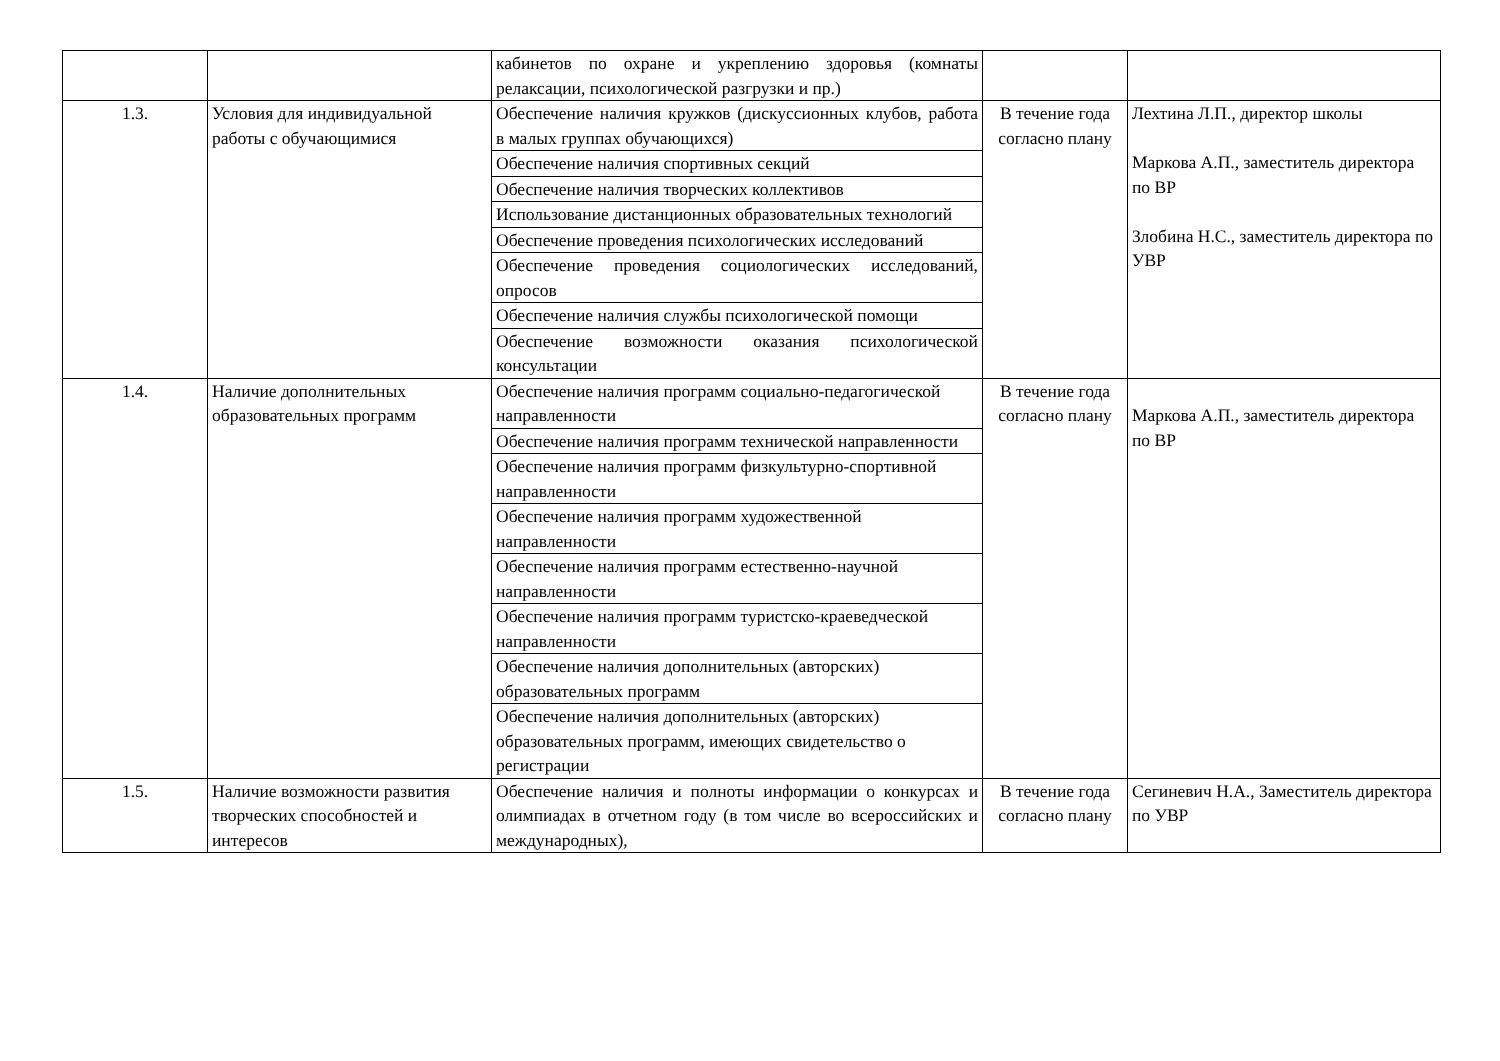| | | кабинетов по охране и укреплению здоровья (комнаты релаксации, психологической разгрузки и пр.) | | |
| 1.3. | Условия для индивидуальной работы с обучающимися | Обеспечение наличия кружков (дискуссионных клубов, работа в малых группах обучающихся) | В течение года согласно плану | Лехтина Л.П., директор школы Маркова А.П., заместитель директора по ВР Злобина Н.С., заместитель директора по УВР |
| | | Обеспечение наличия спортивных секций | | |
| | | Обеспечение наличия творческих коллективов | | |
| | | Использование дистанционных образовательных технологий | | |
| | | Обеспечение проведения психологических исследований | | |
| | | Обеспечение проведения социологических исследований, опросов | | |
| | | Обеспечение наличия службы психологической помощи | | |
| | | Обеспечение возможности оказания психологической консультации | | |
| 1.4. | Наличие дополнительных образовательных программ | Обеспечение наличия программ социально-педагогической направленности | В течение года согласно плану | Маркова А.П., заместитель директора по ВР |
| | | Обеспечение наличия программ технической направленности | | |
| | | Обеспечение наличия программ физкультурно-спортивной направленности | | |
| | | Обеспечение наличия программ художественной направленности | | |
| | | Обеспечение наличия программ естественно-научной направленности | | |
| | | Обеспечение наличия программ туристско-краеведческой направленности | | |
| | | Обеспечение наличия дополнительных (авторских) образовательных программ | | |
| | | Обеспечение наличия дополнительных (авторских) образовательных программ, имеющих свидетельство о регистрации | | |
| 1.5. | Наличие возможности развития творческих способностей и интересов | Обеспечение наличия и полноты информации о конкурсах и олимпиадах в отчетном году (в том числе во всероссийских и международных), | В течение года согласно плану | Сегиневич Н.А., Заместитель директора по УВР |